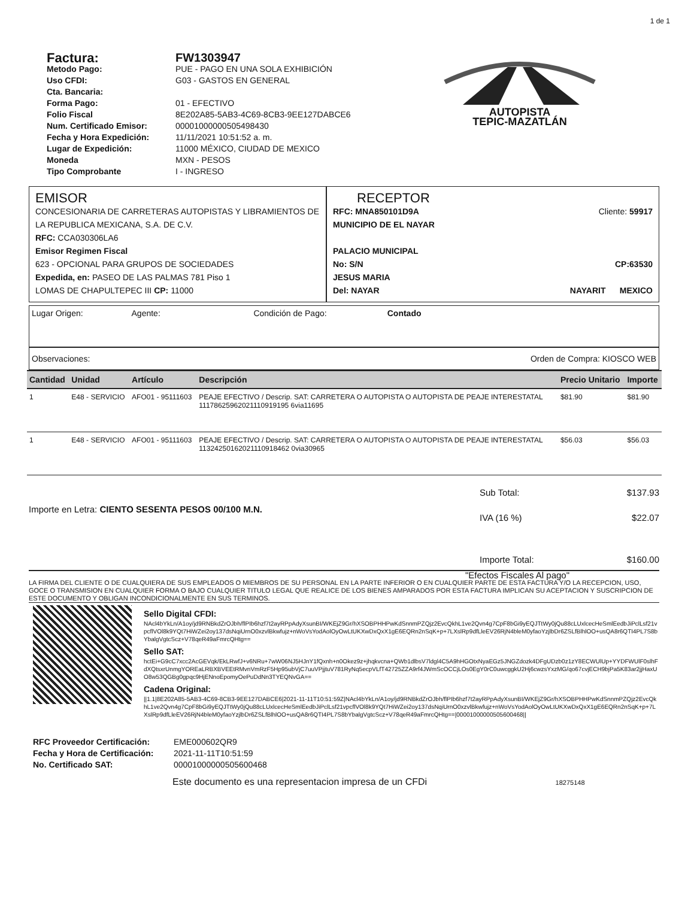1 de 1
Factura: FW1303947 Metodo Pago: PUE - PAGO EN UNA SOLA EXHIBICIÓN Uso CFDI: G03 - GASTOS EN GENERAL Cta. Bancaria: Forma Pago: 01 - EFECTIVO Folio Fiscal 8E202A85-5AB3-4C69-8CB3-9EE127DABCE6 Num. Certificado Emisor: 00001000000505498430 Fecha y Hora Expedición: 11/11/2021 10:51:52 a. m. Lugar de Expedición: 11000 MÉXICO, CIUDAD DE MEXICO Moneda MXN - PESOS Tipo Comprobante I - INGRESO
AUTOPISTA
TEPIC-MAZATLÁN
EMISOR
CONCESIONARIA DE CARRETERAS AUTOPISTAS Y LIBRAMIENTOS DE LA REPUBLICA MEXICANA, S.A. DE C.V.
RFC: CCA030306LA6
Emisor Regimen Fiscal
623 - OPCIONAL PARA GRUPOS DE SOCIEDADES
Expedida, en: PASEO DE LAS PALMAS 781 Piso 1
LOMAS DE CHAPULTEPEC III CP: 11000
RECEPTOR
RFC: MNA850101D9A Cliente: 59917
MUNICIPIO DE EL NAYAR
PALACIO MUNICIPAL
No: S/N CP:63530
JESUS MARIA
Del: NAYAR NAYARIT MEXICO
Lugar Origen: Agente: Condición de Pago: Contado
Observaciones: Orden de Compra: KIOSCO WEB
| Cantidad | Unidad | Artículo | Descripción | Precio Unitario | Importe |
| --- | --- | --- | --- | --- | --- |
| 1 | E48 - SERVICIO | AFO01 - 95111603 | PEAJE EFECTIVO / Descrip. SAT: CARRETERA O AUTOPISTA O AUTOPISTA DE PEAJE INTERESTATAL 11178625962021110919195 6via11695 | $81.90 | $81.90 |
| 1 | E48 - SERVICIO | AFO01 - 95111603 | PEAJE EFECTIVO / Descrip. SAT: CARRETERA O AUTOPISTA O AUTOPISTA DE PEAJE INTERESTATAL 11324250162021110918462 0via30965 | $56.03 | $56.03 |
Importe en Letra: CIENTO SESENTA PESOS 00/100 M.N.
Sub Total: $137.93
IVA (16 %) $22.07
Importe Total: $160.00
"Efectos Fiscales Al pago"
LA FIRMA DEL CLIENTE O DE CUALQUIERA DE SUS EMPLEADOS O MIEMBROS DE SU PERSONAL EN LA PARTE INFERIOR O EN CUALQUIER PARTE DE ESTA FACTURA Y/O LA RECEPCION, USO, GOCE O TRANSMISION EN CUALQUIER FORMA O BAJO CUALQUIER TITULO LEGAL QUE REALICE DE LOS BIENES AMPARADOS POR ESTA FACTURA IMPLICAN SU ACEPTACION Y SUSCRIPCION DE ESTE DOCUMENTO Y OBLIGAN INCONDICIONALMENTE EN SUS TERMINOS.
Sello Digital CFDI:
NAcl4bYkLn/A1oy/jd9RNBkdZrOJbh/flPIb6hzf7t2ayRPpAdyXsunBI/WKEjZ9Gr/hXSOBPHHPwKdSnnmPZQjz2EvcQkhL1ve2Qvn4g7CpF8bGi9yEQJTtWy0jQu88cLUxlcecHeSmlEedbJiPclLsf21vpcflVOl8k9YQt7HiWZei2oy137dsNqiUrnO0xzvlBkwfujz+nWoVsYodAolOyOwLtUKXwDxQxX1gE6EQRn2nSqK+p+7LXslRp9dfLleEV26RjN4bleM0yfaoYzjlbDr6ZSLfBlhlOO+usQA8r6QTI4PL7S8bYbalgVgtcScz+V78qeR49aFmrcQHtg==
Sello SAT:
hctEi+G9cC7xcc2AcGEVqk/EkLRwfJ+v6NRu+7wW06NJ5HJnY1fQxnh+n0Okez9z+jhqkvcna+QWb1dlbsV7ldgl4C5A9hHGOtxNyaEGz5JNGZdozk4DFgUDzb0z1zY8ECWUlUp+YYDFWUlF0slhFdXQtsxrUnmgYOREaLRBXBVEEtRMvnVmRzF5Hp95ubVjC7uuVPjjtuV781RyNq5ecpVLfT42725ZZA9rf4JWmScOCCjLOs0EgY0rC0uwcggkU2Hj6cwzsYxzMG/qo67cvjECH9bjPa5K83ar2jjHaxUO8w53QGBg0gpqc9HjENnoEpomyOePuDdNn3TYEQNvGA==
Cadena Original:
||1.1|8E202A85-5AB3-4C69-8CB3-9EE127DABCE6|2021-11-11T10:51:59Z|NAcl4bYkLn/A1oy/jd9RNBkdZrOJbh/flPIb6hzf7t2ayRPpAdyXsunBI/WKEjZ9Gr/hXSOBPHHPwKdSnnmPZQjz2EvcQkhL1ve2Qvn4g7CpF8bGi9yEQJTtWy0jQu88cLUxlcecHeSmlEedbJiPclLsf21vpcflVOl8k9YQt7HiWZei2oy137dsNqiUrnO0xzvlBkwfujz+nWoVsYodAolOyOwLtUKXwDxQxX1gE6EQRn2nSqK+p+7LXslRp9dfLleEV26RjN4bleM0yfaoYzjlbDr6ZSLfBlhlOO+usQA8r6QTI4PL7S8bYbalgVgtcScz+V78qeR49aFmrcQHtg==|00001000000505600468||
RFC Proveedor Certificación: EME000602QR9 Fecha y Hora de Certificación: 2021-11-11T10:51:59 No. Certificado SAT: 00001000000505600468
Este documento es una representacion impresa de un CFDi 18275148